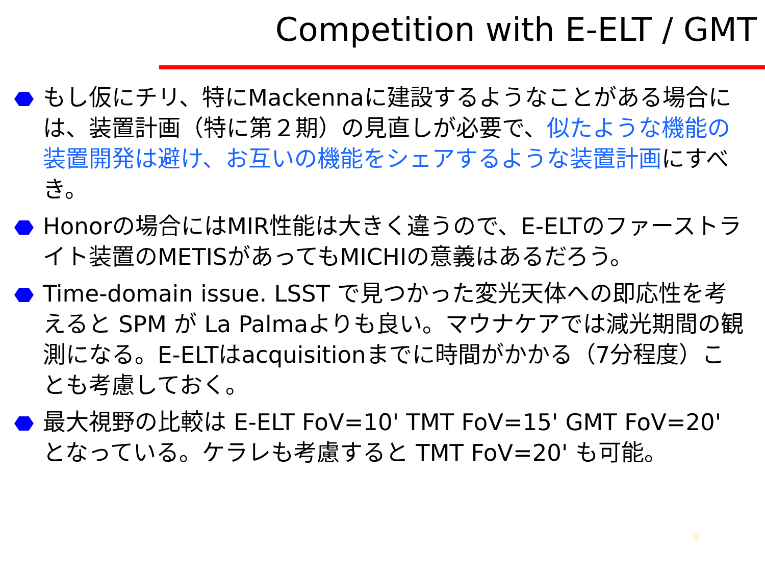Competition with E-ELT / GMT
もし仮にチリ、特にMackennaに建設するようなことがある場合には、装置計画（特に第２期）の見直しが必要で、似たような機能の装置開発は避け、お互いの機能をシェアするような装置計画にすべき。
Honorの場合にはMIR性能は大きく違うので、E-ELTのファーストライト装置のMETISがあってもMICHIの意義はあるだろう。
Time-domain issue. LSST で見つかった変光天体への即応性を考えると SPM が La Palmaよりも良い。マウナケアでは減光期間の観測になる。E-ELTはacquisitionまでに時間がかかる（7分程度）ことも考慮しておく。
最大視野の比較は E-ELT FoV=10' TMT FoV=15' GMT FoV=20' となっている。ケラレも考慮すると TMT FoV=20' も可能。
9